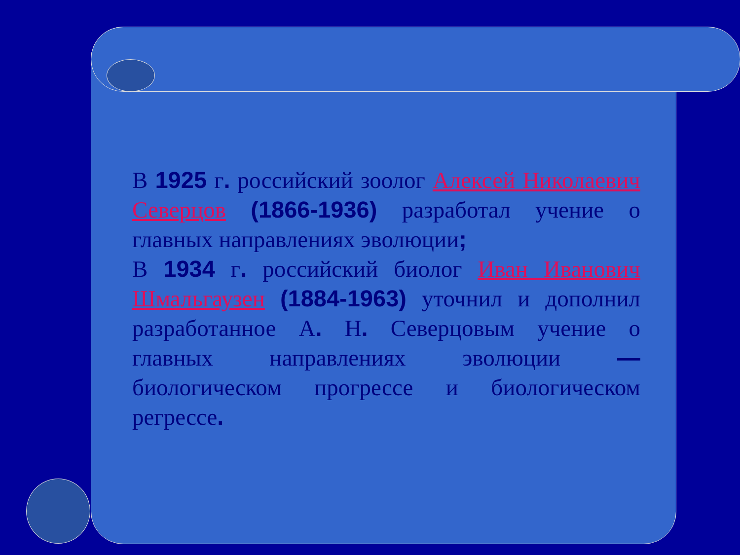В 1925 г. российский зоолог Алексей Николаевич Северцов (1866-1936) разработал учение о главных направлениях эволюции;
В 1934 г. российский биолог Иван Иванович Шмальгаузен (1884-1963) уточнил и дополнил разработанное А. Н. Северцовым учение о главных направлениях эволюции — биологическом прогрессе и биологическом регрессе.